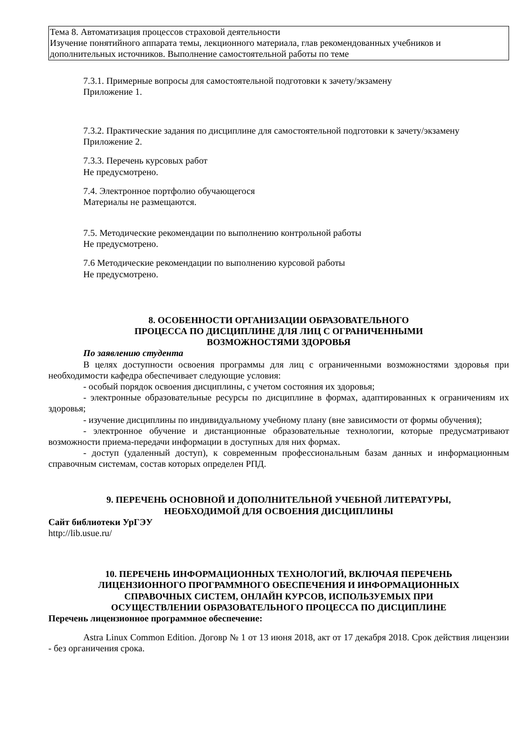| Тема 8. Автоматизация процессов страховой деятельности Изучение понятийного аппарата темы, лекционного материала, глав рекомендованных учебников и дополнительных источников. Выполнение самостоятельной работы по теме |
7.3.1. Примерные вопросы для самостоятельной подготовки к зачету/экзамену
Приложение 1.
7.3.2. Практические задания по дисциплине для самостоятельной подготовки к зачету/экзамену
Приложение 2.
7.3.3. Перечень курсовых работ
Не предусмотрено.
7.4. Электронное портфолио обучающегося
Материалы не размещаются.
7.5. Методические рекомендации по выполнению контрольной работы
Не предусмотрено.
7.6 Методические рекомендации по выполнению курсовой работы
Не предусмотрено.
8. ОСОБЕННОСТИ ОРГАНИЗАЦИИ ОБРАЗОВАТЕЛЬНОГО
ПРОЦЕССА ПО ДИСЦИПЛИНЕ ДЛЯ ЛИЦ С ОГРАНИЧЕННЫМИ
ВОЗМОЖНОСТЯМИ ЗДОРОВЬЯ
По заявлению студента
В целях доступности освоения программы для лиц с ограниченными возможностями здоровья при необходимости кафедра обеспечивает следующие условия:
- особый порядок освоения дисциплины, с учетом состояния их здоровья;
- электронные образовательные ресурсы по дисциплине в формах, адаптированных к ограничениям их здоровья;
- изучение дисциплины по индивидуальному учебному плану (вне зависимости от формы обучения);
- электронное обучение и дистанционные образовательные технологии, которые предусматривают возможности приема-передачи информации в доступных для них формах.
- доступ (удаленный доступ), к современным профессиональным базам данных и информационным справочным системам, состав которых определен РПД.
9. ПЕРЕЧЕНЬ ОСНОВНОЙ И ДОПОЛНИТЕЛЬНОЙ УЧЕБНОЙ ЛИТЕРАТУРЫ,
НЕОБХОДИМОЙ ДЛЯ ОСВОЕНИЯ ДИСЦИПЛИНЫ
Сайт библиотеки УрГЭУ
http://lib.usue.ru/
10. ПЕРЕЧЕНЬ ИНФОРМАЦИОННЫХ ТЕХНОЛОГИЙ, ВКЛЮЧАЯ ПЕРЕЧЕНЬ
ЛИЦЕНЗИОННОГО ПРОГРАММНОГО ОБЕСПЕЧЕНИЯ И ИНФОРМАЦИОННЫХ
СПРАВОЧНЫХ СИСТЕМ, ОНЛАЙН КУРСОВ, ИСПОЛЬЗУЕМЫХ ПРИ
ОСУЩЕСТВЛЕНИИ ОБРАЗОВАТЕЛЬНОГО ПРОЦЕССА ПО ДИСЦИПЛИНЕ
Перечень лицензионное программное обеспечение:
Astra Linux Common Edition. Договр № 1 от 13 июня 2018, акт от 17 декабря 2018. Срок действия лицензии - без органичения срока.